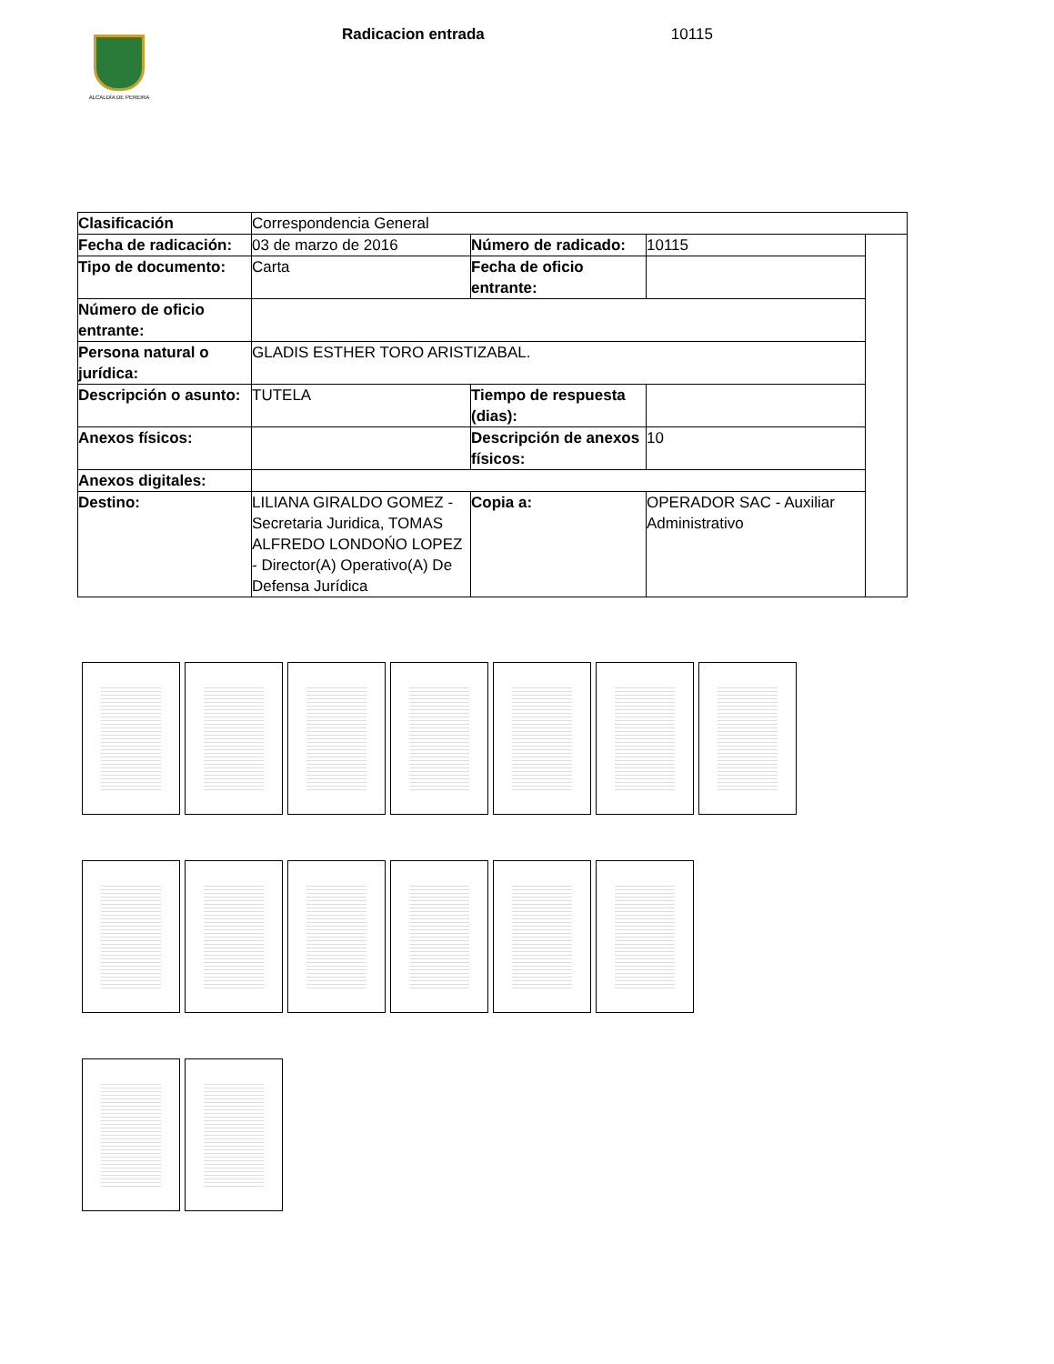ALCALDÍA DE PEREIRA
Radicacion entrada 10115
| Clasificación | Correspondencia General | | | |
| Fecha de radicación: | 03 de marzo de 2016 | Número de radicado: | 10115 | |
| Tipo de documento: | Carta | Fecha de oficio entrante: | | |
| Número de oficio entrante: | | | | |
| Persona natural o jurídica: | GLADIS ESTHER TORO ARISTIZABAL. | | | |
| Descripción o asunto: | TUTELA | Tiempo de respuesta (dias): | | |
| Anexos físicos: | | Descripción de anexos físicos: | 10 | |
| Anexos digitales: | | | | |
| Destino: | LILIANA GIRALDO GOMEZ - Secretaria Juridica, TOMAS ALFREDO LONDOŃO LOPEZ - Director(A) Operativo(A) De Defensa Jurídica | Copia a: | OPERADOR SAC - Auxiliar Administrativo | |